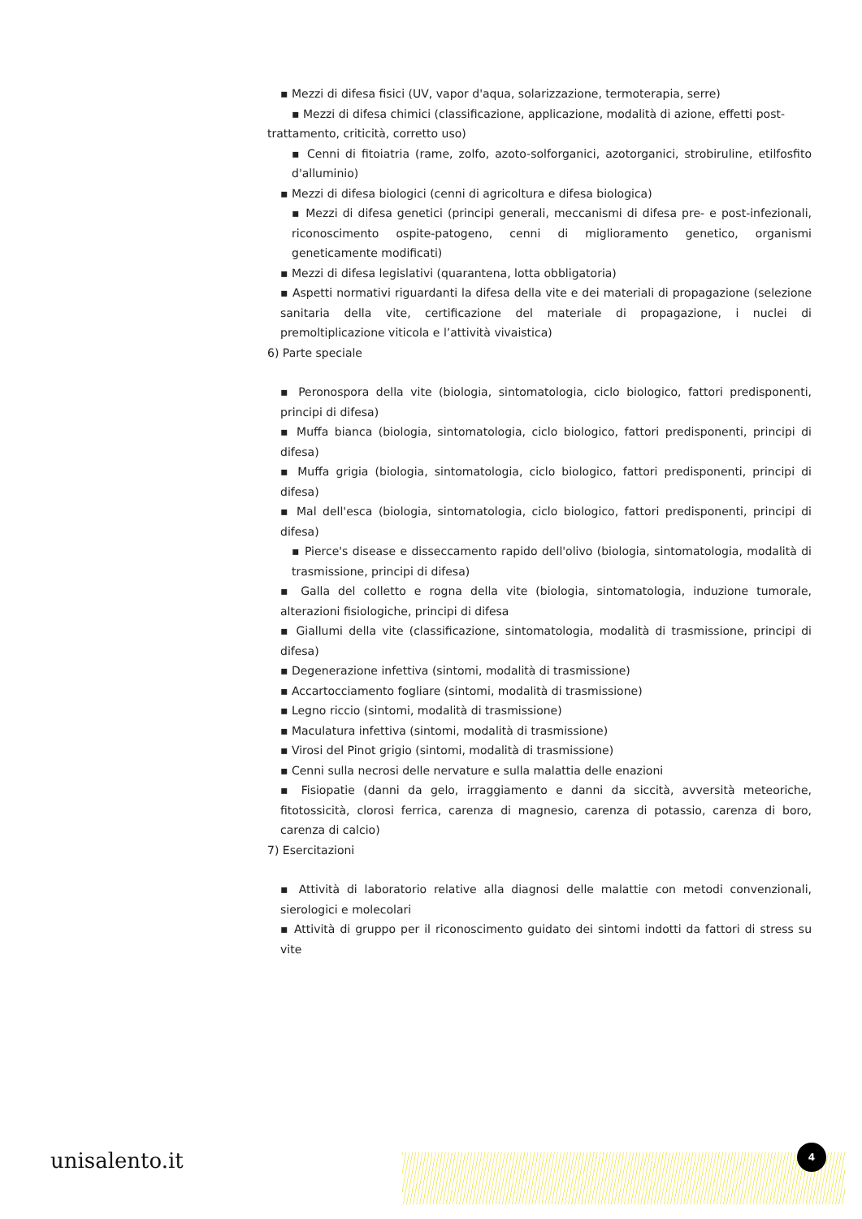▪ Mezzi di difesa fisici (UV, vapor d'aqua, solarizzazione, termoterapia, serre)
▪ Mezzi di difesa chimici (classificazione, applicazione, modalità di azione, effetti post-
trattamento, criticità, corretto uso)
▪ Cenni di fitoiatria (rame, zolfo, azoto-solforganici, azotorganici, strobiruline, etilfosfito d'alluminio)
▪ Mezzi di difesa biologici (cenni di agricoltura e difesa biologica)
▪ Mezzi di difesa genetici (principi generali, meccanismi di difesa pre- e post-infezionali, riconoscimento ospite-patogeno, cenni di miglioramento genetico, organismi geneticamente modificati)
▪ Mezzi di difesa legislativi (quarantena, lotta obbligatoria)
▪ Aspetti normativi riguardanti la difesa della vite e dei materiali di propagazione (selezione sanitaria della vite, certificazione del materiale di propagazione, i nuclei di premoltiplicazione viticola e l’attività vivaistica)
6) Parte speciale
▪ Peronospora della vite (biologia, sintomatologia, ciclo biologico, fattori predisponenti, principi di difesa)
▪ Muffa bianca (biologia, sintomatologia, ciclo biologico, fattori predisponenti, principi di difesa)
▪ Muffa grigia (biologia, sintomatologia, ciclo biologico, fattori predisponenti, principi di difesa)
▪ Mal dell'esca (biologia, sintomatologia, ciclo biologico, fattori predisponenti, principi di difesa)
▪ Pierce's disease e disseccamento rapido dell'olivo (biologia, sintomatologia, modalità di trasmissione, principi di difesa)
▪ Galla del colletto e rogna della vite (biologia, sintomatologia, induzione tumorale, alterazioni fisiologiche, principi di difesa
▪ Giallumi della vite (classificazione, sintomatologia, modalità di trasmissione, principi di difesa)
▪ Degenerazione infettiva (sintomi, modalità di trasmissione)
▪ Accartocciamento fogliare (sintomi, modalità di trasmissione)
▪ Legno riccio (sintomi, modalità di trasmissione)
▪ Maculatura infettiva (sintomi, modalità di trasmissione)
▪ Virosi del Pinot grigio (sintomi, modalità di trasmissione)
▪ Cenni sulla necrosi delle nervature e sulla malattia delle enazioni
▪ Fisiopatie (danni da gelo, irraggiamento e danni da siccità, avversità meteoriche, fitotossicità, clorosi ferrica, carenza di magnesio, carenza di potassio, carenza di boro, carenza di calcio)
7) Esercitazioni
▪ Attività di laboratorio relative alla diagnosi delle malattie con metodi convenzionali, sierologici e molecolari
▪ Attività di gruppo per il riconoscimento guidato dei sintomi indotti da fattori di stress su vite
unisalento.it 4